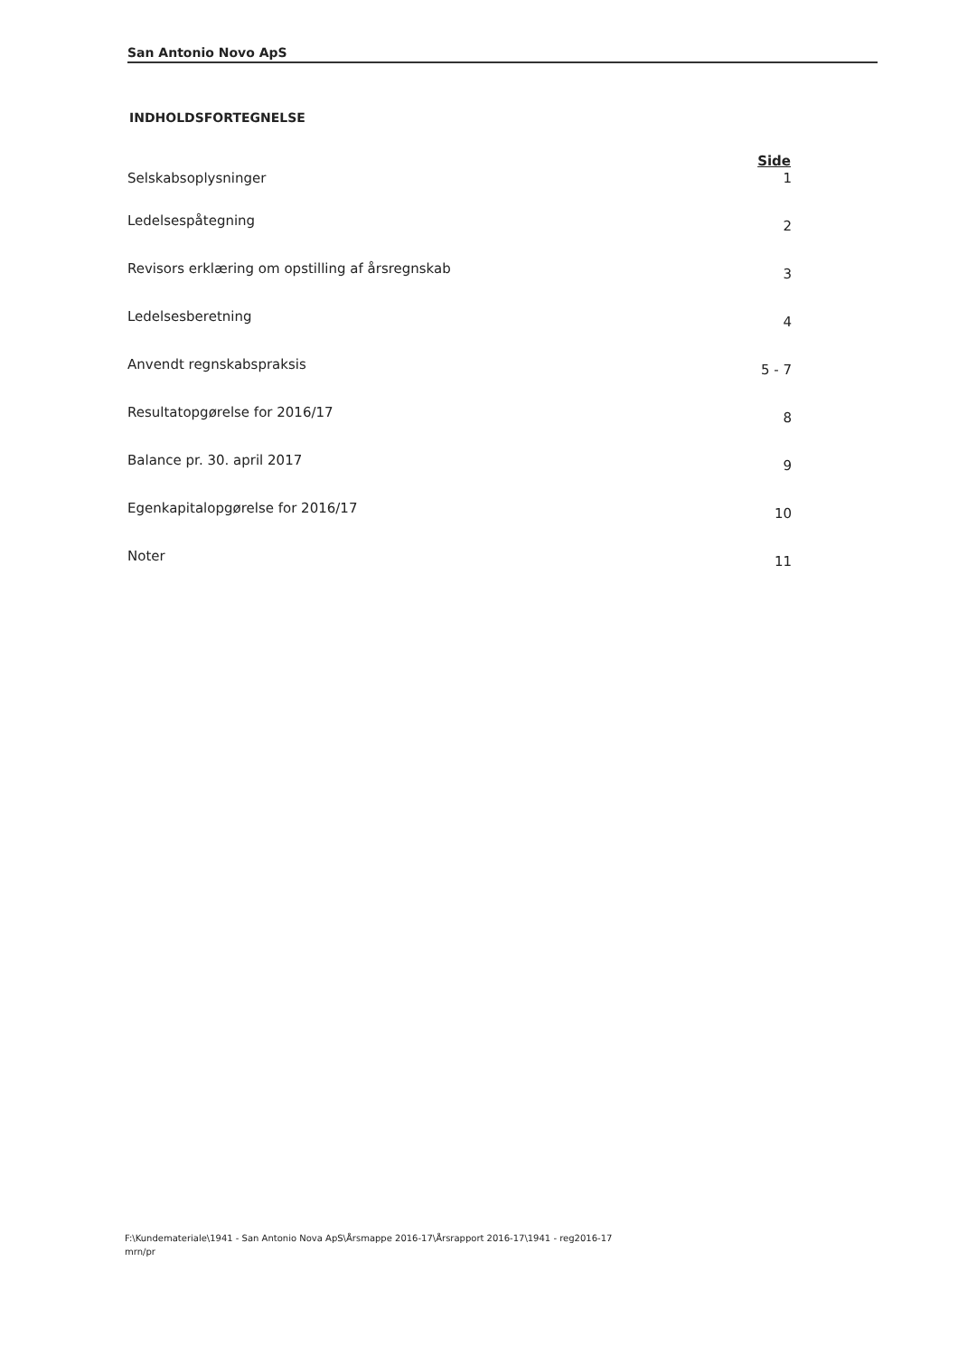San Antonio Novo ApS
INDHOLDSFORTEGNELSE
| | Side |
| Selskabsoplysninger | 1 |
| Ledelsespåtegning | 2 |
| Revisors erklæring om opstilling af årsregnskab | 3 |
| Ledelsesberetning | 4 |
| Anvendt regnskabspraksis | 5 - 7 |
| Resultatopgørelse for 2016/17 | 8 |
| Balance pr. 30. april 2017 | 9 |
| Egenkapitalopgørelse for 2016/17 | 10 |
| Noter | 11 |
F:\Kundemateriale\1941 - San Antonio Nova ApS\Årsmappe 2016-17\Årsrapport 2016-17\1941 - reg2016-17
mrn/pr